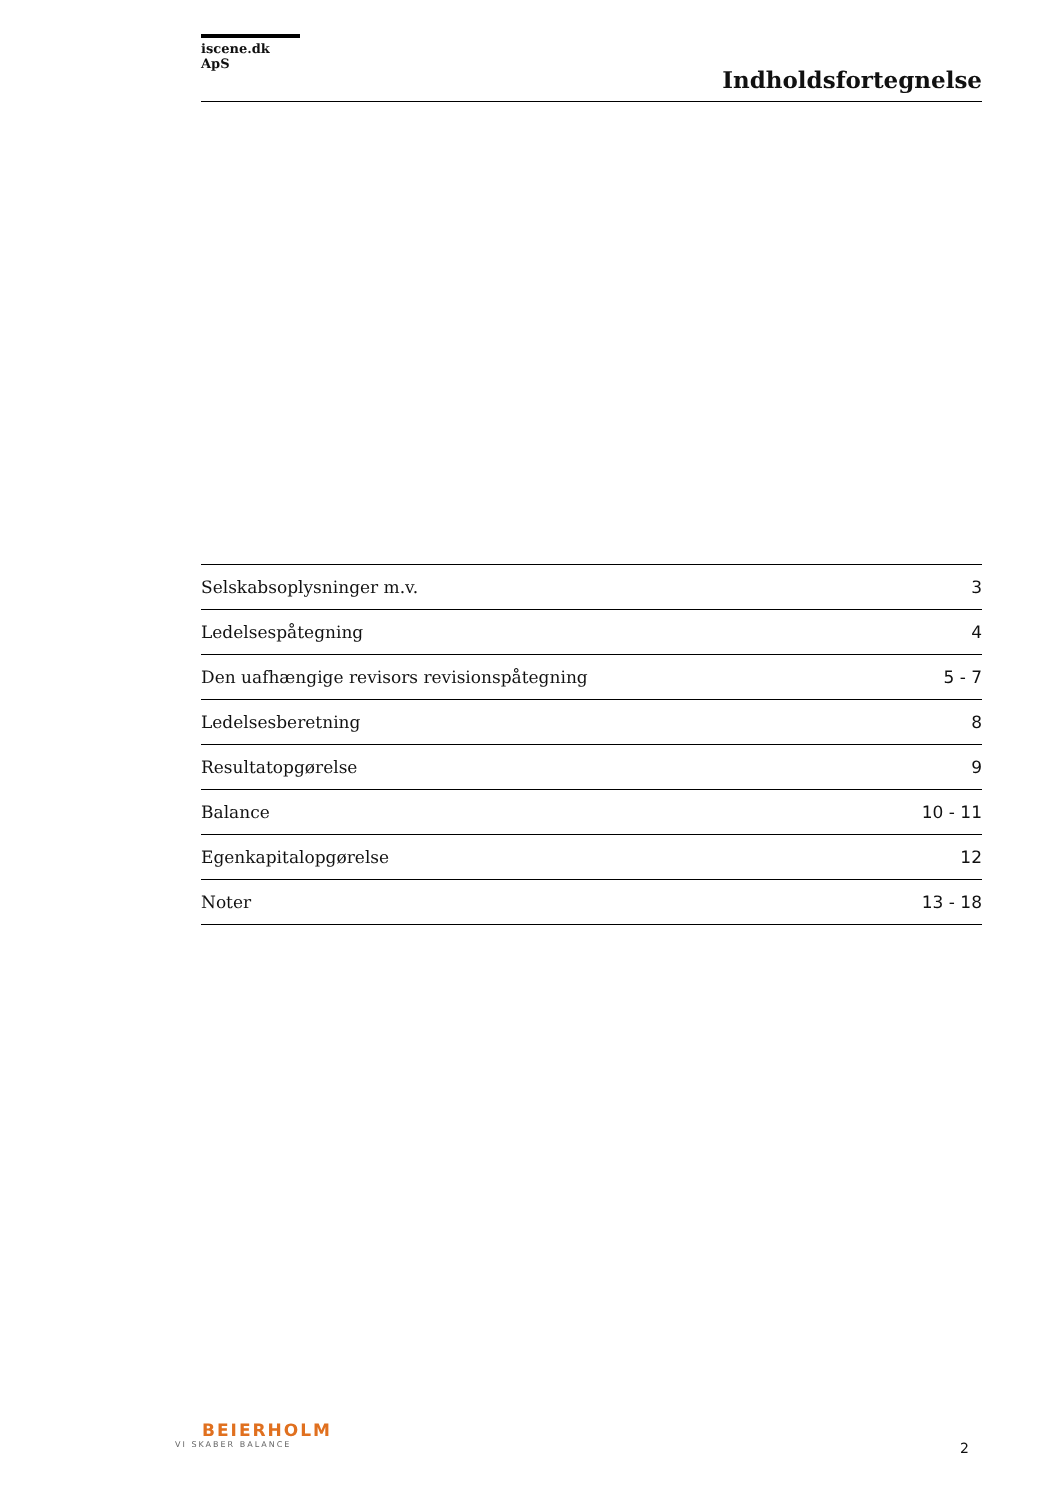iscene.dk ApS
Indholdsfortegnelse
| Selskabsoplysninger m.v. | 3 |
| Ledelsespåtegning | 4 |
| Den uafhængige revisors revisionspåtegning | 5 - 7 |
| Ledelsesberetning | 8 |
| Resultatopgørelse | 9 |
| Balance | 10 - 11 |
| Egenkapitalopgørelse | 12 |
| Noter | 13 - 18 |
BEIERHOLM
VI SKABER BALANCE
2